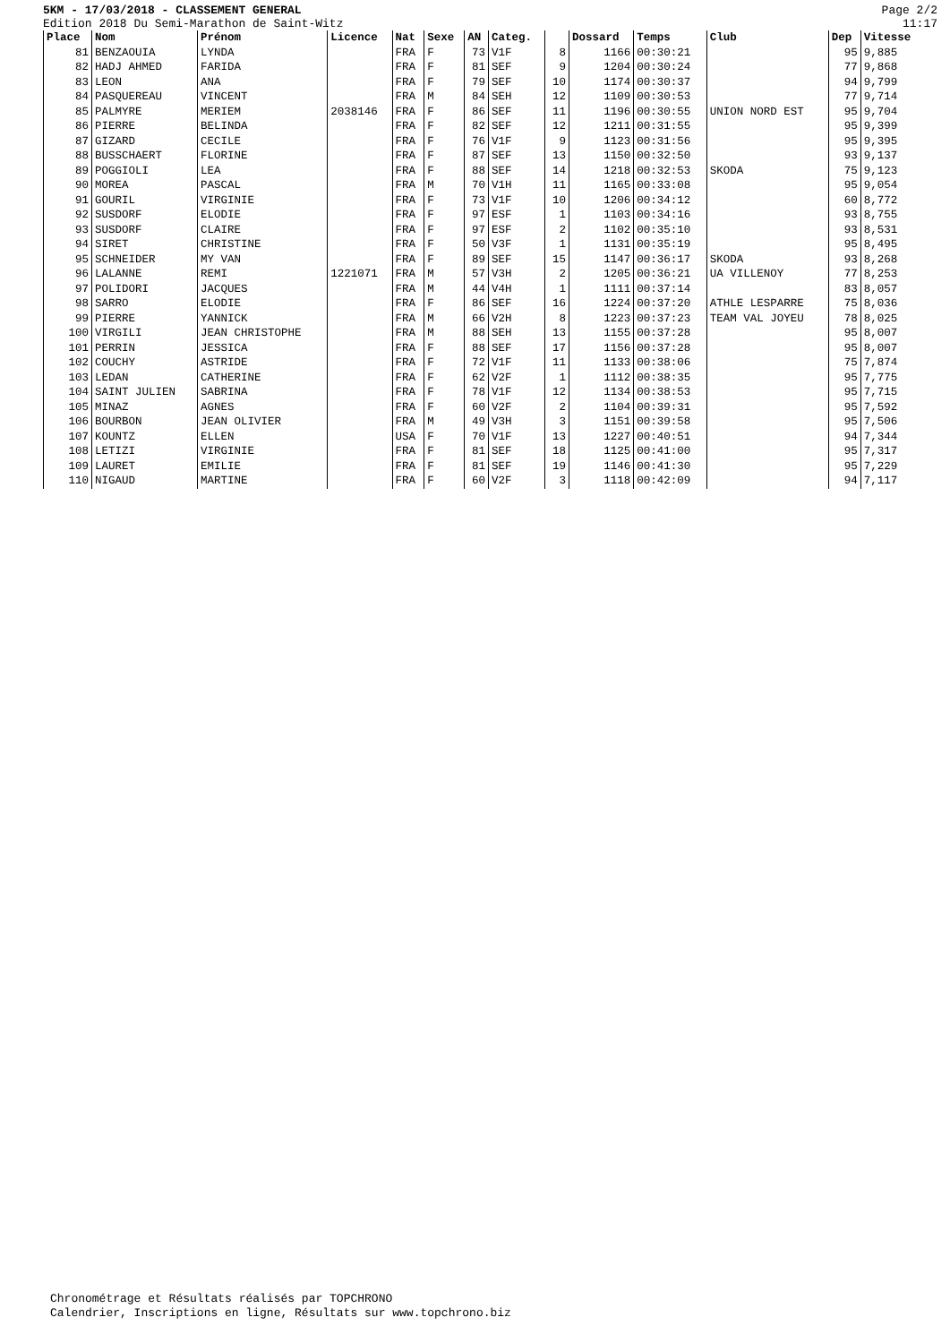5KM - 17/03/2018 - CLASSEMENT GENERAL
Edition 2018 Du Semi-Marathon de Saint-Witz
Page 2/2
11:17
| Place | Nom | Prénom | Licence | Nat | Sexe | AN | Categ. | | Dossard | Temps | Club | Dep | Vitesse |
| --- | --- | --- | --- | --- | --- | --- | --- | --- | --- | --- | --- | --- | --- |
| 81 | BENZAOUIA | LYNDA | | FRA | F | 73 | V1F | 8 | 1166 | 00:30:21 | | 95 | 9,885 |
| 82 | HADJ AHMED | FARIDA | | FRA | F | 81 | SEF | 9 | 1204 | 00:30:24 | | 77 | 9,868 |
| 83 | LEON | ANA | | FRA | F | 79 | SEF | 10 | 1174 | 00:30:37 | | 94 | 9,799 |
| 84 | PASQUEREAU | VINCENT | | FRA | M | 84 | SEH | 12 | 1109 | 00:30:53 | | 77 | 9,714 |
| 85 | PALMYRE | MERIEM | 2038146 | FRA | F | 86 | SEF | 11 | 1196 | 00:30:55 | UNION NORD EST | 95 | 9,704 |
| 86 | PIERRE | BELINDA | | FRA | F | 82 | SEF | 12 | 1211 | 00:31:55 | | 95 | 9,399 |
| 87 | GIZARD | CECILE | | FRA | F | 76 | V1F | 9 | 1123 | 00:31:56 | | 95 | 9,395 |
| 88 | BUSSCHAERT | FLORINE | | FRA | F | 87 | SEF | 13 | 1150 | 00:32:50 | | 93 | 9,137 |
| 89 | POGGIOLI | LEA | | FRA | F | 88 | SEF | 14 | 1218 | 00:32:53 | SKODA | 75 | 9,123 |
| 90 | MOREA | PASCAL | | FRA | M | 70 | V1H | 11 | 1165 | 00:33:08 | | 95 | 9,054 |
| 91 | GOURIL | VIRGINIE | | FRA | F | 73 | V1F | 10 | 1206 | 00:34:12 | | 60 | 8,772 |
| 92 | SUSDORF | ELODIE | | FRA | F | 97 | ESF | 1 | 1103 | 00:34:16 | | 93 | 8,755 |
| 93 | SUSDORF | CLAIRE | | FRA | F | 97 | ESF | 2 | 1102 | 00:35:10 | | 93 | 8,531 |
| 94 | SIRET | CHRISTINE | | FRA | F | 50 | V3F | 1 | 1131 | 00:35:19 | | 95 | 8,495 |
| 95 | SCHNEIDER | MY VAN | | FRA | F | 89 | SEF | 15 | 1147 | 00:36:17 | SKODA | 93 | 8,268 |
| 96 | LALANNE | REMI | 1221071 | FRA | M | 57 | V3H | 2 | 1205 | 00:36:21 | UA VILLENOY | 77 | 8,253 |
| 97 | POLIDORI | JACQUES | | FRA | M | 44 | V4H | 1 | 1111 | 00:37:14 | | 83 | 8,057 |
| 98 | SARRO | ELODIE | | FRA | F | 86 | SEF | 16 | 1224 | 00:37:20 | ATHLE LESPARRE | 75 | 8,036 |
| 99 | PIERRE | YANNICK | | FRA | M | 66 | V2H | 8 | 1223 | 00:37:23 | TEAM VAL JOYEU | 78 | 8,025 |
| 100 | VIRGILI | JEAN CHRISTOPHE | | FRA | M | 88 | SEH | 13 | 1155 | 00:37:28 | | 95 | 8,007 |
| 101 | PERRIN | JESSICA | | FRA | F | 88 | SEF | 17 | 1156 | 00:37:28 | | 95 | 8,007 |
| 102 | COUCHY | ASTRIDE | | FRA | F | 72 | V1F | 11 | 1133 | 00:38:06 | | 75 | 7,874 |
| 103 | LEDAN | CATHERINE | | FRA | F | 62 | V2F | 1 | 1112 | 00:38:35 | | 95 | 7,775 |
| 104 | SAINT JULIEN | SABRINA | | FRA | F | 78 | V1F | 12 | 1134 | 00:38:53 | | 95 | 7,715 |
| 105 | MINAZ | AGNES | | FRA | F | 60 | V2F | 2 | 1104 | 00:39:31 | | 95 | 7,592 |
| 106 | BOURBON | JEAN OLIVIER | | FRA | M | 49 | V3H | 3 | 1151 | 00:39:58 | | 95 | 7,506 |
| 107 | KOUNTZ | ELLEN | | USA | F | 70 | V1F | 13 | 1227 | 00:40:51 | | 94 | 7,344 |
| 108 | LETIZI | VIRGINIE | | FRA | F | 81 | SEF | 18 | 1125 | 00:41:00 | | 95 | 7,317 |
| 109 | LAURET | EMILIE | | FRA | F | 81 | SEF | 19 | 1146 | 00:41:30 | | 95 | 7,229 |
| 110 | NIGAUD | MARTINE | | FRA | F | 60 | V2F | 3 | 1118 | 00:42:09 | | 94 | 7,117 |
Chronométrage et Résultats réalisés par TOPCHRONO
Calendrier, Inscriptions en ligne, Résultats sur www.topchrono.biz